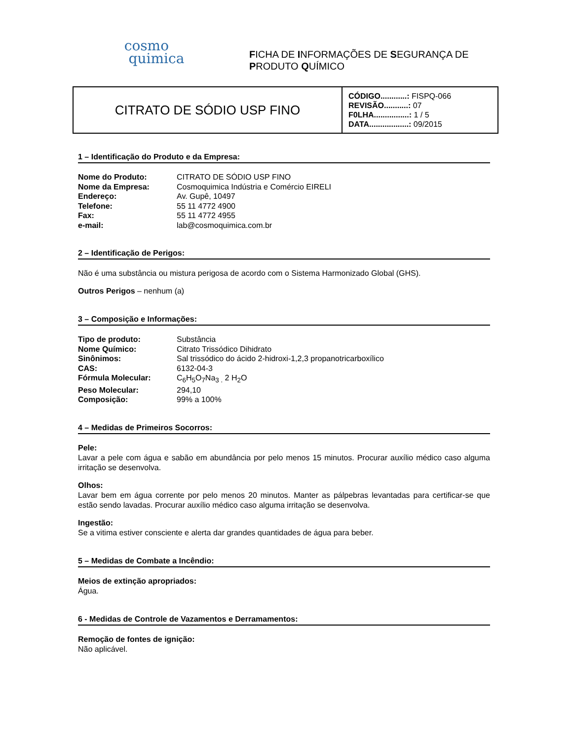cosmo
quimica
FICHA DE INFORMAÇÕES DE SEGURANÇA DE
PRODUTO QUÍMICO
| CITRATO DE SÓDIO USP FINO | CÓDIGO............: FISPQ-066 REVISÃO...........: 07 F0LHA................: 1 / 5 DATA..................: 09/2015 |
1 – Identificação do Produto e da Empresa:
| Nome do Produto: | CITRATO DE SÓDIO USP FINO |
| Nome da Empresa: | Cosmoquimica Indústria e Comércio EIRELI |
| Endereço: | Av. Gupê, 10497 |
| Telefone: | 55 11 4772 4900 |
| Fax: | 55 11 4772 4955 |
| e-mail: | lab@cosmoquimica.com.br |
2 – Identificação de Perigos:
Não é uma substância ou mistura perigosa de acordo com o Sistema Harmonizado Global (GHS).
Outros Perigos – nenhum (a)
3 – Composição e Informações:
| Tipo de produto: | Substância |
| Nome Químico: | Citrato Trissódico Dihidrato |
| Sinônimos: | Sal trissódico do ácido 2-hidroxi-1,2,3 propanotricarboxílico |
| CAS: | 6132-04-3 |
| Fórmula Molecular: | C<sub>6</sub>H<sub>5</sub>O<sub>7</sub>Na<sub>3 .</sub> 2 H<sub>2</sub>O |
| Peso Molecular: | 294,10 |
| Composição: | 99% a 100% |
4 – Medidas de Primeiros Socorros:
Pele:
Lavar a pele com água e sabão em abundância por pelo menos 15 minutos. Procurar auxílio médico caso alguma irritação se desenvolva.
Olhos:
Lavar bem em água corrente por pelo menos 20 minutos. Manter as pálpebras levantadas para certificar-se que estão sendo lavadas. Procurar auxílio médico caso alguma irritação se desenvolva.
Ingestão:
Se a vitima estiver consciente e alerta dar grandes quantidades de água para beber.
5 – Medidas de Combate a Incêndio:
Meios de extinção apropriados:
Água.
6 - Medidas de Controle de Vazamentos e Derramamentos:
Remoção de fontes de ignição:
Não aplicável.